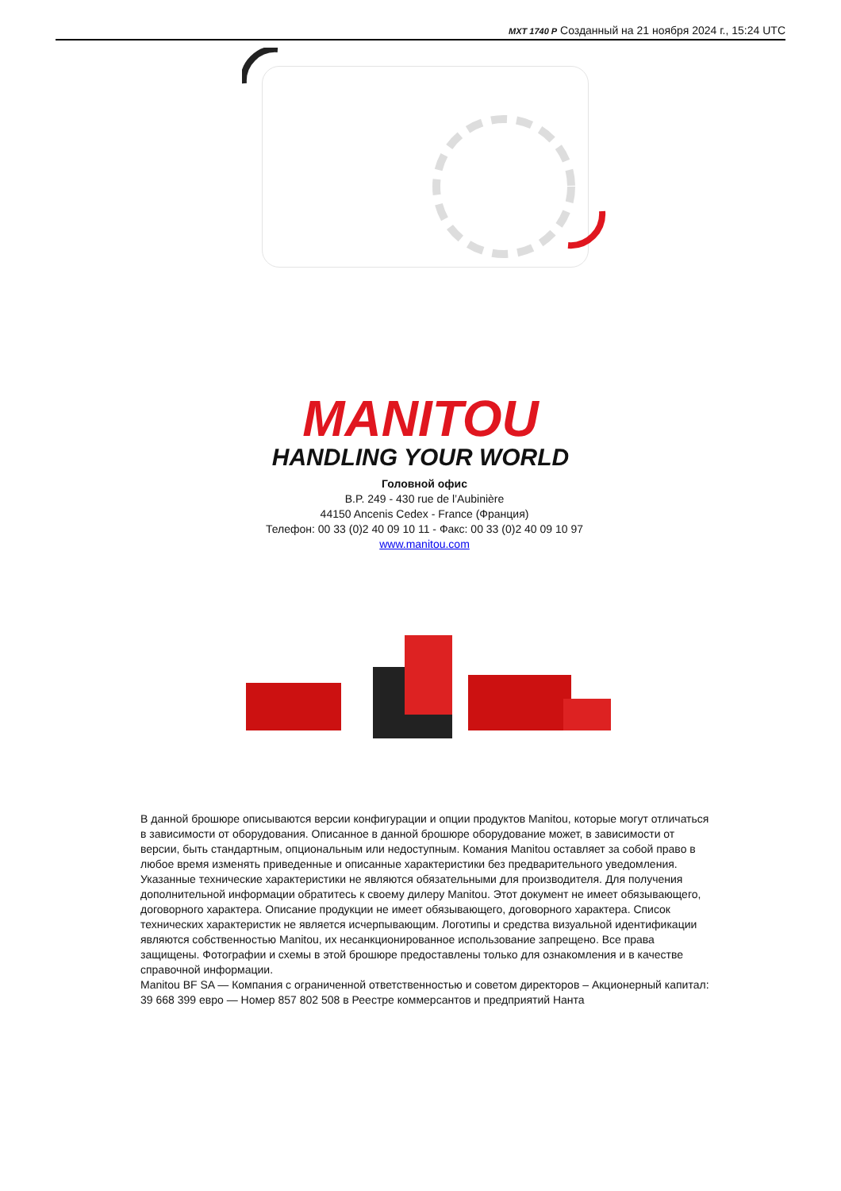MXT 1740 P Созданный на 21 ноября 2024 г., 15:24 UTC
MANITOU
HANDLING YOUR WORLD
Головной офис
B.P. 249 - 430 rue de l’Aubinière
44150 Ancenis Cedex - France (Франция)
Телефон: 00 33 (0)2 40 09 10 11 - Факс: 00 33 (0)2 40 09 10 97
www.manitou.com
В данной брошюре описываются версии конфигурации и опции продуктов Manitou, которые могут отличаться в зависимости от оборудования. Описанное в данной брошюре оборудование может, в зависимости от версии, быть стандартным, опциональным или недоступным. Комания Manitou оставляет за собой право в любое время изменять приведенные и описанные характеристики без предварительного уведомления. Указанные технические характеристики не являются обязательными для производителя. Для получения дополнительной информации обратитесь к своему дилеру Manitou. Этот документ не имеет обязывающего, договорного характера. Описание продукции не имеет обязывающего, договорного характера. Список технических характеристик не является исчерпывающим. Логотипы и средства визуальной идентификации являются собственностью Manitou, их несанкционированное использование запрещено. Все права защищены. Фотографии и схемы в этой брошюре предоставлены только для ознакомления и в качестве справочной информации.
Manitou BF SA — Компания с ограниченной ответственностью и советом директоров – Акционерный капитал: 39 668 399 евро — Номер 857 802 508 в Реестре коммерсантов и предприятий Нанта